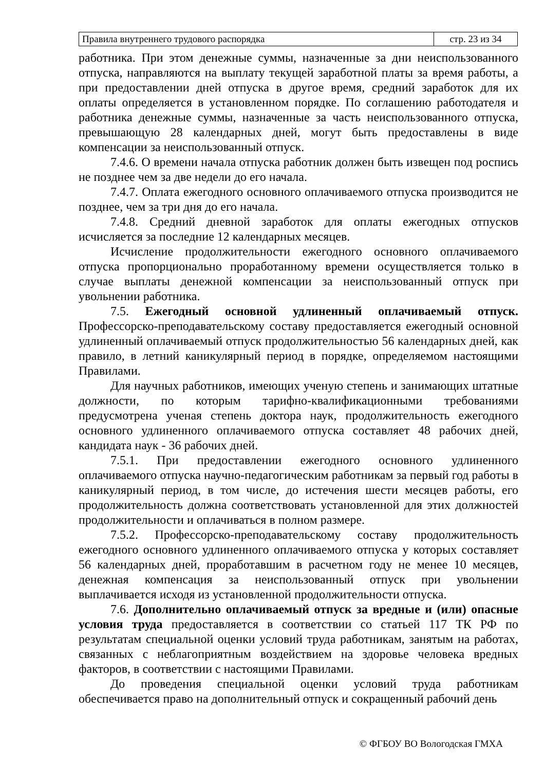| Правила внутреннего трудового распорядка | стр. 23 из 34 |
работника. При этом денежные суммы, назначенные за дни неиспользованного отпуска, направляются на выплату текущей заработной платы за время работы, а при предоставлении дней отпуска в другое время, средний заработок для их оплаты определяется в установленном порядке. По соглашению работодателя и работника денежные суммы, назначенные за часть неиспользованного отпуска, превышающую 28 календарных дней, могут быть предоставлены в виде компенсации за неиспользованный отпуск.
7.4.6. О времени начала отпуска работник должен быть извещен под роспись не позднее чем за две недели до его начала.
7.4.7. Оплата ежегодного основного оплачиваемого отпуска производится не позднее, чем за три дня до его начала.
7.4.8. Средний дневной заработок для оплаты ежегодных отпусков исчисляется за последние 12 календарных месяцев.
Исчисление продолжительности ежегодного основного оплачиваемого отпуска пропорционально проработанному времени осуществляется только в случае выплаты денежной компенсации за неиспользованный отпуск при увольнении работника.
7.5. Ежегодный основной удлиненный оплачиваемый отпуск. Профессорско-преподавательскому составу предоставляется ежегодный основной удлиненный оплачиваемый отпуск продолжительностью 56 календарных дней, как правило, в летний каникулярный период в порядке, определяемом настоящими Правилами.
Для научных работников, имеющих ученую степень и занимающих штатные должности, по которым тарифно-квалификационными требованиями предусмотрена ученая степень доктора наук, продолжительность ежегодного основного удлиненного оплачиваемого отпуска составляет 48 рабочих дней, кандидата наук - 36 рабочих дней.
7.5.1. При предоставлении ежегодного основного удлиненного оплачиваемого отпуска научно-педагогическим работникам за первый год работы в каникулярный период, в том числе, до истечения шести месяцев работы, его продолжительность должна соответствовать установленной для этих должностей продолжительности и оплачиваться в полном размере.
7.5.2. Профессорско-преподавательскому составу продолжительность ежегодного основного удлиненного оплачиваемого отпуска у которых составляет 56 календарных дней, проработавшим в расчетном году не менее 10 месяцев, денежная компенсация за неиспользованный отпуск при увольнении выплачивается исходя из установленной продолжительности отпуска.
7.6. Дополнительно оплачиваемый отпуск за вредные и (или) опасные условия труда предоставляется в соответствии со статьей 117 ТК РФ по результатам специальной оценки условий труда работникам, занятым на работах, связанных с неблагоприятным воздействием на здоровье человека вредных факторов, в соответствии с настоящими Правилами.
До проведения специальной оценки условий труда работникам обеспечивается право на дополнительный отпуск и сокращенный рабочий день
© ФГБОУ ВО Вологодская ГМХА